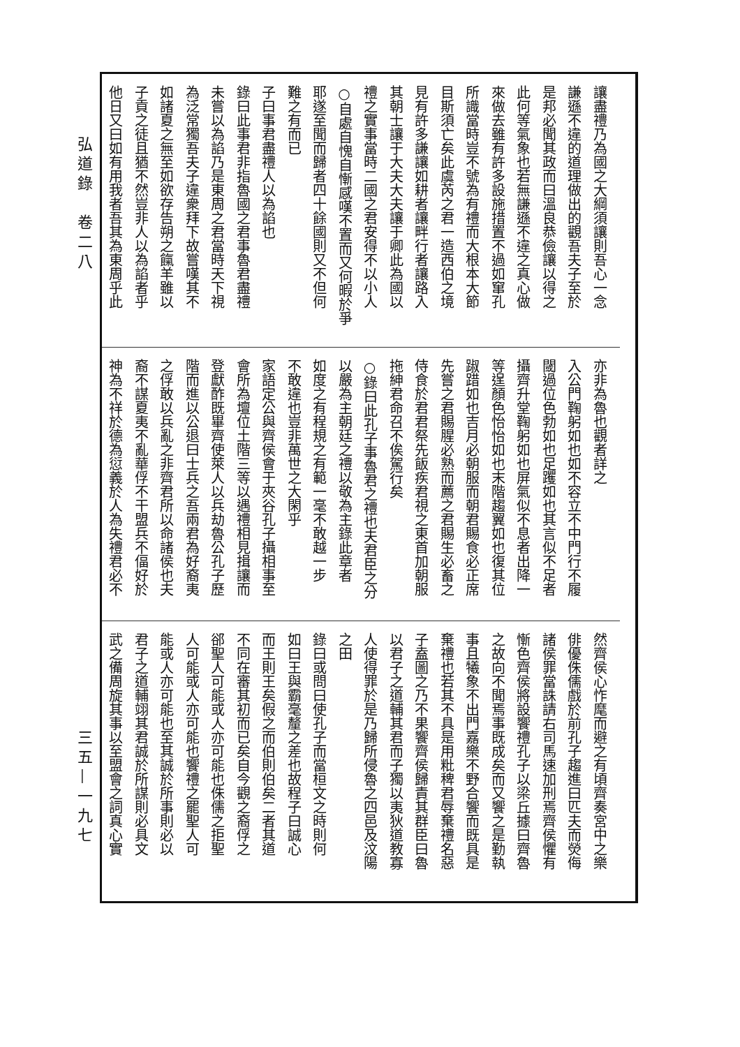弘道錄　卷二八
三五—一九七
讓盡禮乃為國之大綱須讓則吾心一念
謙遜不違的道理做出的觀吾夫子至於
是邦必聞其政而曰溫良恭儉讓以得之
此何等氣象也若無謙遜不違之真心做
來做去雖有許多設施措置不過如窜孔
所識當時豈不號為有禮而大根本大節
目斯須亡矣此虞芮之君一造西伯之境
見有許多謙讓如耕者讓畔行者讓路入
其朝士讓于大夫大夫讓于卿此為國以
禮之實事當時二國之君安得不以小人
○自處自愧自慚感嘆不置而又何暇於爭
耶遂至聞而歸者四十餘國則又不但何
難之有而已
子曰事君盡禮人以為諂也
錄曰此事君非指魯國之君事魯君盡禮
未嘗以為諂乃是東周之君當時天下視
為泛常獨吾夫子違衆拜下故嘗嘆其不
如諸夏之無至如欲存告朔之餼羊雖以
子貢之徒且猶不然豈非人以為諂者乎
他日又曰如有用我者吾其為東周乎此
亦非為魯也觀者詳之
入公門鞠躬如也如不容立不中門行不履
閾過位色勃如也足躩如也其言似不足者
攝齊升堂鞠躬如也屏氣似不息者出降一
等逞顏色怡怡如也末階趨翼如也復其位
踧踖如也吉月必朝服而朝君賜食必正席
先嘗之君賜腥必熟而薦之君賜生必畜之
侍食於君君祭先飯疾君視之東首加朝服
拖紳君命召不俟駕行矣
○錄曰此孔子事魯君之禮也夫君臣之分
以嚴為主朝廷之禮以敬為主錄此章者
如度之有程規之有範一毫不敢越一步
不敢違也豈非萬世之大閑乎
家語定公與齊侯會于夾谷孔子攝相事至
會所為壇位土階三等以遇禮相見揖讓而
登獻酢既畢齊使萊人以兵劫魯公孔子歷
階而進以公退曰士兵之吾兩君為好裔夷
之俘敢以兵亂之非齊君所以命諸侯也夫
裔不謀夏夷不亂華俘不干盟兵不偪好於
神為不祥於德為愆義於人為失禮君必不
然齊侯心怍麾而避之有頃齊奏宮中之樂
俳優侏儒戲於前孔子趨進曰匹夫而熒侮
諸侯罪當誅請右司馬速加刑焉齊侯懼有
慚色齊侯將設饗禮孔子以梁丘據曰齊魯
之故向不聞焉事既成矣而又饗之是勤執
事且犧象不出門嘉樂不野合饗而既具是
棄禮也若其不具是用粃稗君辱棄禮名惡
子盍圖之乃不果饗齊侯歸責其群臣曰魯
以君子之道輔其君而子獨以夷狄道教寡
人使得罪於是乃歸所侵魯之四邑及汶陽
之田
錄曰或問曰使孔子而當桓文之時則何
如曰王與霸毫釐之差也故程子曰誠心
而王則王矣假之而伯則伯矣二者其道
不同在審其初而已矣自今觀之裔俘之
郤聖人可能或人亦可能也侏儒之拒聖
人可能或人亦可能也饗禮之罷聖人可
能或人亦可能也至其誠於所事則必以
君子之道輔翊其君誠於所謀則必具文
武之備周旋其事以至盟會之詞真心實